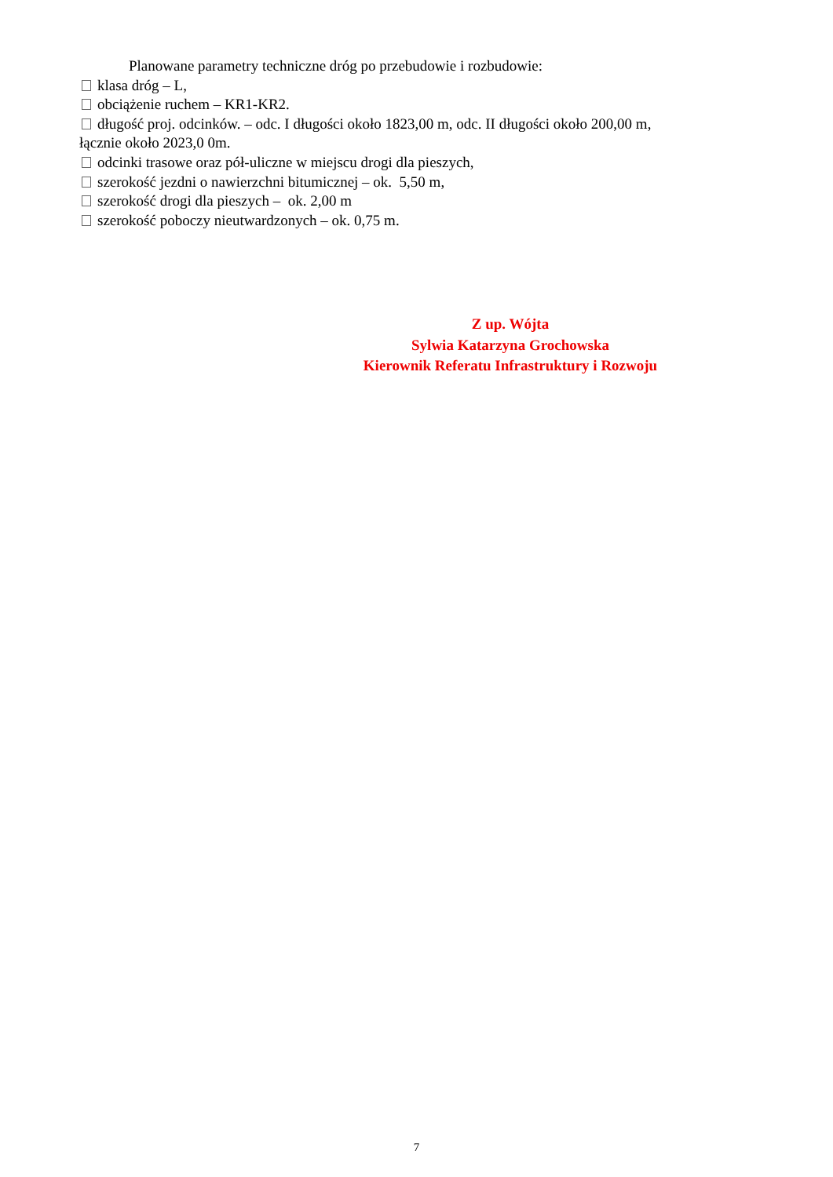Planowane parametry techniczne dróg po przebudowie i rozbudowie:
klasa dróg – L,
obciążenie ruchem – KR1-KR2.
długość proj. odcinków. – odc. I długości około 1823,00 m, odc. II długości około 200,00 m, łącznie około 2023,0 0m.
odcinki trasowe oraz pół-uliczne w miejscu drogi dla pieszych,
szerokość jezdni o nawierzchni bitumicznej – ok. 5,50 m,
szerokość drogi dla pieszych – ok. 2,00 m
szerokość poboczy nieutwardzonych – ok. 0,75 m.
Z up. Wójta
Sylwia Katarzyna Grochowska
Kierownik Referatu Infrastruktury i Rozwoju
7